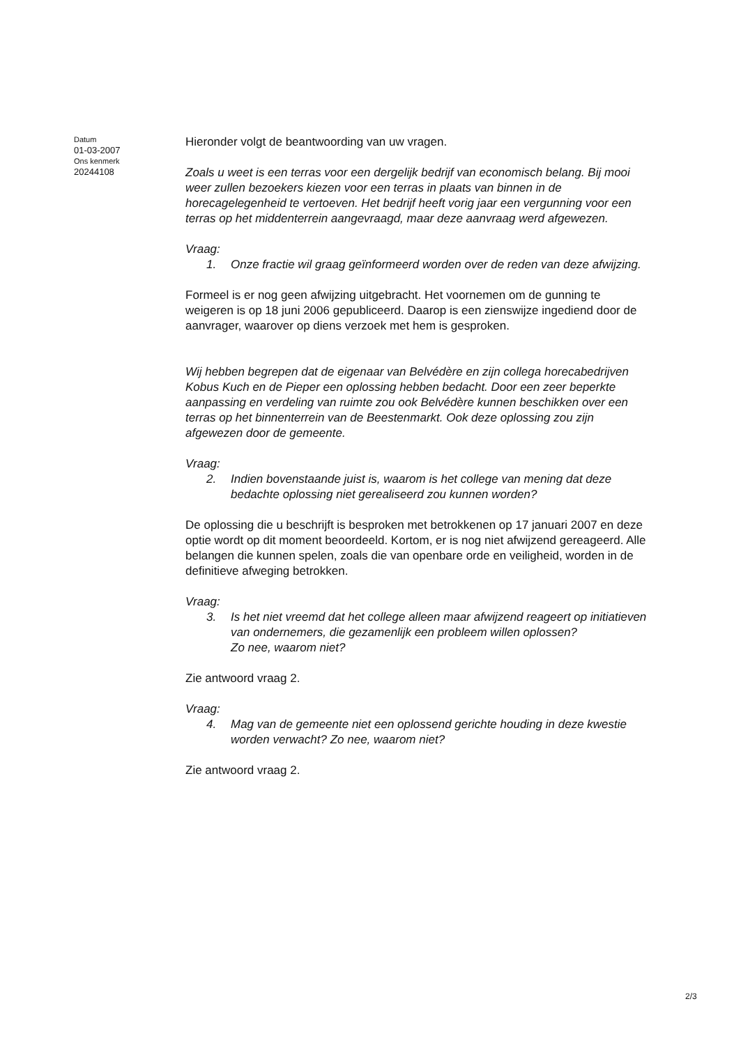Datum
01-03-2007
Ons kenmerk
20244108
Hieronder volgt de beantwoording van uw vragen.
Zoals u weet is een terras voor een dergelijk bedrijf van economisch belang. Bij mooi weer zullen bezoekers kiezen voor een terras in plaats van binnen in de horecagelegenheid te vertoeven. Het bedrijf heeft vorig jaar een vergunning voor een terras op het middenterrein aangevraagd, maar deze aanvraag werd afgewezen.
Vraag:
1. Onze fractie wil graag geïnformeerd worden over de reden van deze afwijzing.
Formeel is er nog geen afwijzing uitgebracht. Het voornemen om de gunning te weigeren is op 18 juni 2006 gepubliceerd. Daarop is een zienswijze ingediend door de aanvrager, waarover op diens verzoek met hem is gesproken.
Wij hebben begrepen dat de eigenaar van Belvédère en zijn collega horecabedrijven Kobus Kuch en de Pieper een oplossing hebben bedacht. Door een zeer beperkte aanpassing en verdeling van ruimte zou ook Belvédère kunnen beschikken over een terras op het binnenterrein van de Beestenmarkt. Ook deze oplossing zou zijn afgewezen door de gemeente.
Vraag:
2. Indien bovenstaande juist is, waarom is het college van mening dat deze bedachte oplossing niet gerealiseerd zou kunnen worden?
De oplossing die u beschrijft is besproken met betrokkenen op 17 januari 2007 en deze optie wordt op dit moment beoordeeld. Kortom, er is nog niet afwijzend gereageerd. Alle belangen die kunnen spelen, zoals die van openbare orde en veiligheid, worden in de definitieve afweging betrokken.
Vraag:
3. Is het niet vreemd dat het college alleen maar afwijzend reageert op initiatieven van ondernemers, die gezamenlijk een probleem willen oplossen?
Zo nee, waarom niet?
Zie antwoord vraag 2.
Vraag:
4. Mag van de gemeente niet een oplossend gerichte houding in deze kwestie worden verwacht? Zo nee, waarom niet?
Zie antwoord vraag 2.
2/3